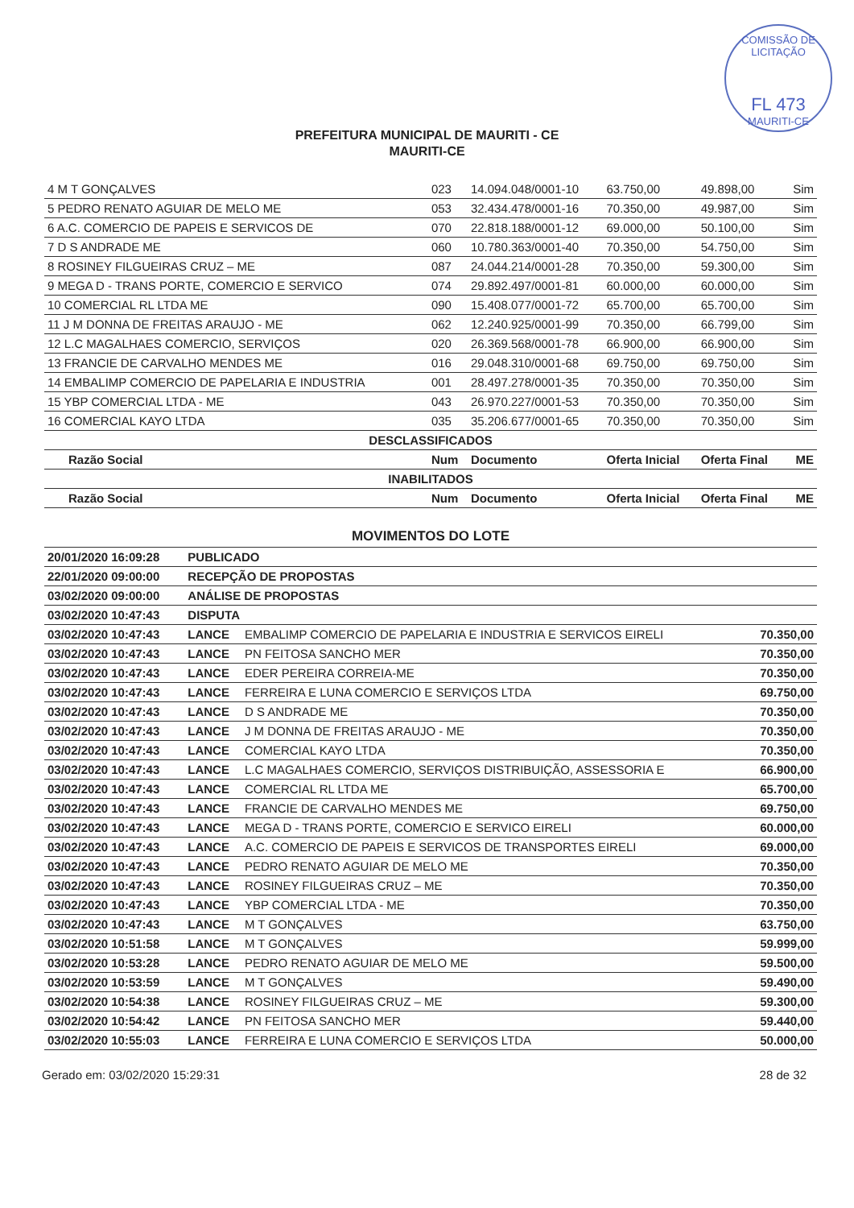COMISSÃO DE LICITAÇÃO
FL 473
MAURITI-CE
PREFEITURA MUNICIPAL DE MAURITI - CE
MAURITI-CE
| 4 M T GONÇALVES | 023 | 14.094.048/0001-10 | 63.750,00 | 49.898,00 | Sim |
| 5 PEDRO RENATO AGUIAR DE MELO ME | 053 | 32.434.478/0001-16 | 70.350,00 | 49.987,00 | Sim |
| 6 A.C. COMERCIO DE PAPEIS E SERVICOS DE | 070 | 22.818.188/0001-12 | 69.000,00 | 50.100,00 | Sim |
| 7 D S ANDRADE ME | 060 | 10.780.363/0001-40 | 70.350,00 | 54.750,00 | Sim |
| 8 ROSINEY FILGUEIRAS CRUZ – ME | 087 | 24.044.214/0001-28 | 70.350,00 | 59.300,00 | Sim |
| 9 MEGA D - TRANS PORTE, COMERCIO E SERVICO | 074 | 29.892.497/0001-81 | 60.000,00 | 60.000,00 | Sim |
| 10 COMERCIAL RL LTDA ME | 090 | 15.408.077/0001-72 | 65.700,00 | 65.700,00 | Sim |
| 11 J M DONNA DE FREITAS ARAUJO - ME | 062 | 12.240.925/0001-99 | 70.350,00 | 66.799,00 | Sim |
| 12 L.C MAGALHAES COMERCIO, SERVIÇOS | 020 | 26.369.568/0001-78 | 66.900,00 | 66.900,00 | Sim |
| 13 FRANCIE DE CARVALHO MENDES ME | 016 | 29.048.310/0001-68 | 69.750,00 | 69.750,00 | Sim |
| 14 EMBALIMP COMERCIO DE PAPELARIA E INDUSTRIA | 001 | 28.497.278/0001-35 | 70.350,00 | 70.350,00 | Sim |
| 15 YBP COMERCIAL LTDA - ME | 043 | 26.970.227/0001-53 | 70.350,00 | 70.350,00 | Sim |
| 16 COMERCIAL KAYO LTDA | 035 | 35.206.677/0001-65 | 70.350,00 | 70.350,00 | Sim |
| DESCLASSIFICADOS | | | | | |
| Razão Social | Num | Documento | Oferta Inicial | Oferta Final | ME |
| INABILITADOS | | | | | |
| Razão Social | Num | Documento | Oferta Inicial | Oferta Final | ME |
| MOVIMENTOS DO LOTE | | | |
| 20/01/2020 16:09:28 | PUBLICADO | | |
| 22/01/2020 09:00:00 | RECEPÇÃO DE PROPOSTAS | | |
| 03/02/2020 09:00:00 | ANÁLISE DE PROPOSTAS | | |
| 03/02/2020 10:47:43 | DISPUTA | | |
| 03/02/2020 10:47:43 | LANCE | EMBALIMP COMERCIO DE PAPELARIA E INDUSTRIA E SERVICOS EIRELI | 70.350,00 |
| 03/02/2020 10:47:43 | LANCE | PN FEITOSA SANCHO MER | 70.350,00 |
| 03/02/2020 10:47:43 | LANCE | EDER PEREIRA CORREIA-ME | 70.350,00 |
| 03/02/2020 10:47:43 | LANCE | FERREIRA E LUNA COMERCIO E SERVIÇOS LTDA | 69.750,00 |
| 03/02/2020 10:47:43 | LANCE | D S ANDRADE ME | 70.350,00 |
| 03/02/2020 10:47:43 | LANCE | J M DONNA DE FREITAS ARAUJO - ME | 70.350,00 |
| 03/02/2020 10:47:43 | LANCE | COMERCIAL KAYO LTDA | 70.350,00 |
| 03/02/2020 10:47:43 | LANCE | L.C MAGALHAES COMERCIO, SERVIÇOS DISTRIBUIÇÃO, ASSESSORIA E | 66.900,00 |
| 03/02/2020 10:47:43 | LANCE | COMERCIAL RL LTDA ME | 65.700,00 |
| 03/02/2020 10:47:43 | LANCE | FRANCIE DE CARVALHO MENDES ME | 69.750,00 |
| 03/02/2020 10:47:43 | LANCE | MEGA D - TRANS PORTE, COMERCIO E SERVICO EIRELI | 60.000,00 |
| 03/02/2020 10:47:43 | LANCE | A.C. COMERCIO DE PAPEIS E SERVICOS DE TRANSPORTES EIRELI | 69.000,00 |
| 03/02/2020 10:47:43 | LANCE | PEDRO RENATO AGUIAR DE MELO ME | 70.350,00 |
| 03/02/2020 10:47:43 | LANCE | ROSINEY FILGUEIRAS CRUZ – ME | 70.350,00 |
| 03/02/2020 10:47:43 | LANCE | YBP COMERCIAL LTDA - ME | 70.350,00 |
| 03/02/2020 10:47:43 | LANCE | M T GONÇALVES | 63.750,00 |
| 03/02/2020 10:51:58 | LANCE | M T GONÇALVES | 59.999,00 |
| 03/02/2020 10:53:28 | LANCE | PEDRO RENATO AGUIAR DE MELO ME | 59.500,00 |
| 03/02/2020 10:53:59 | LANCE | M T GONÇALVES | 59.490,00 |
| 03/02/2020 10:54:38 | LANCE | ROSINEY FILGUEIRAS CRUZ – ME | 59.300,00 |
| 03/02/2020 10:54:42 | LANCE | PN FEITOSA SANCHO MER | 59.440,00 |
| 03/02/2020 10:55:03 | LANCE | FERREIRA E LUNA COMERCIO E SERVIÇOS LTDA | 50.000,00 |
Gerado em: 03/02/2020 15:29:31 28 de 32